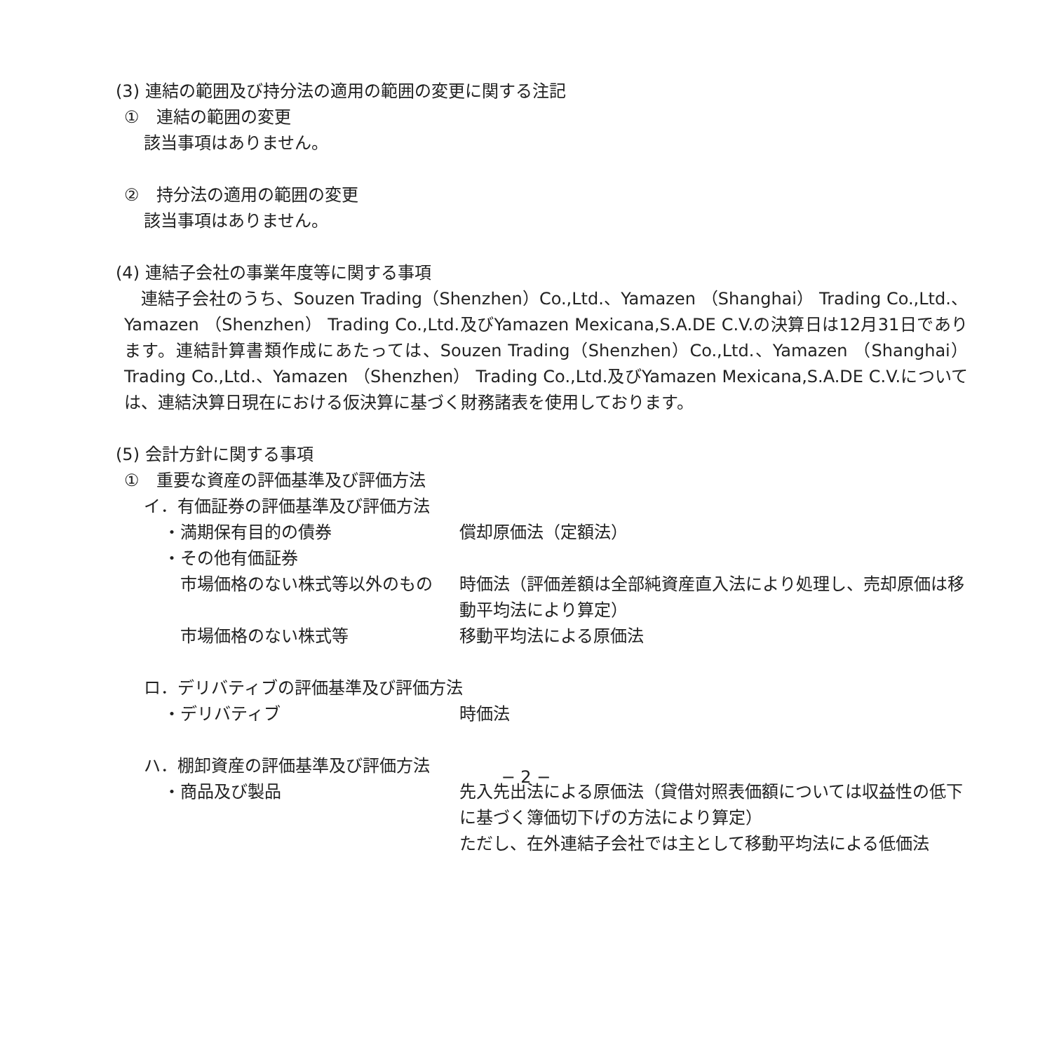(3) 連結の範囲及び持分法の適用の範囲の変更に関する注記
①　連結の範囲の変更
該当事項はありません。
②　持分法の適用の範囲の変更
該当事項はありません。
(4) 連結子会社の事業年度等に関する事項
　連結子会社のうち、Souzen Trading（Shenzhen）Co.,Ltd.、Yamazen （Shanghai） Trading Co.,Ltd.、Yamazen （Shenzhen） Trading Co.,Ltd.及びYamazen Mexicana,S.A.DE C.V.の決算日は12月31日であります。連結計算書類作成にあたっては、Souzen Trading（Shenzhen）Co.,Ltd.、Yamazen （Shanghai） Trading Co.,Ltd.、Yamazen （Shenzhen） Trading Co.,Ltd.及びYamazen Mexicana,S.A.DE C.V.については、連結決算日現在における仮決算に基づく財務諸表を使用しております。
(5) 会計方針に関する事項
①　重要な資産の評価基準及び評価方法
イ．有価証券の評価基準及び評価方法
・満期保有目的の債券 償却原価法（定額法）
・その他有価証券
　市場価格のない株式等以外のもの 時価法（評価差額は全部純資産直入法により処理し、売却原価は移動平均法により算定）
　市場価格のない株式等 移動平均法による原価法
ロ．デリバティブの評価基準及び評価方法
・デリバティブ 時価法
ハ．棚卸資産の評価基準及び評価方法
・商品及び製品 先入先出法による原価法（貸借対照表価額については収益性の低下に基づく簿価切下げの方法により算定）
ただし、在外連結子会社では主として移動平均法による低価法
− 2 −